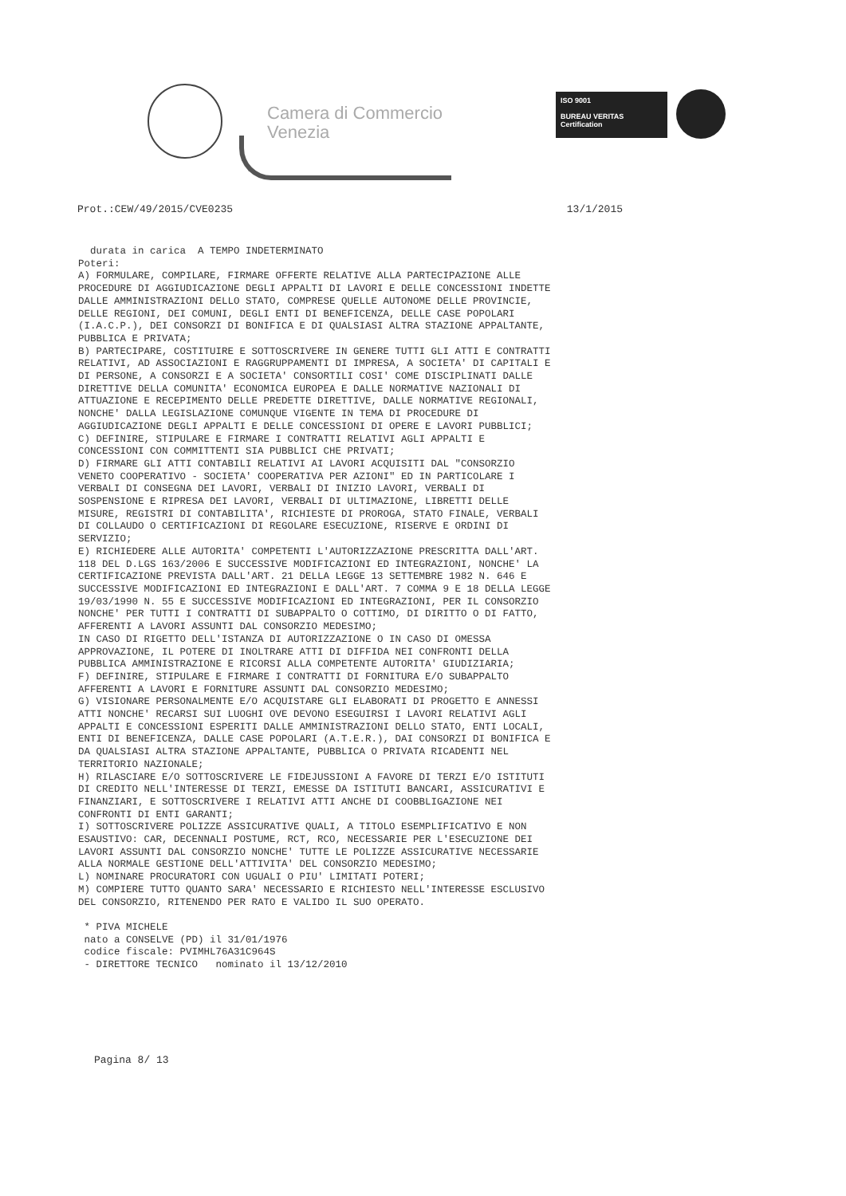Camera di Commercio
Venezia
ISO 9001
BUREAU VERITAS
Certification
Prot.:CEW/49/2015/CVE0235 13/1/2015
durata in carica A TEMPO INDETERMINATO Poteri: A) FORMULARE, COMPILARE, FIRMARE OFFERTE RELATIVE ALLA PARTECIPAZIONE ALLE PROCEDURE DI AGGIUDICAZIONE DEGLI APPALTI DI LAVORI E DELLE CONCESSIONI INDETTE DALLE AMMINISTRAZIONI DELLO STATO, COMPRESE QUELLE AUTONOME DELLE PROVINCIE, DELLE REGIONI, DEI COMUNI, DEGLI ENTI DI BENEFICENZA, DELLE CASE POPOLARI (I.A.C.P.), DEI CONSORZI DI BONIFICA E DI QUALSIASI ALTRA STAZIONE APPALTANTE, PUBBLICA E PRIVATA; B) PARTECIPARE, COSTITUIRE E SOTTOSCRIVERE IN GENERE TUTTI GLI ATTI E CONTRATTI RELATIVI, AD ASSOCIAZIONI E RAGGRUPPAMENTI DI IMPRESA, A SOCIETA' DI CAPITALI E DI PERSONE, A CONSORZI E A SOCIETA' CONSORTILI COSI' COME DISCIPLINATI DALLE DIRETTIVE DELLA COMUNITA' ECONOMICA EUROPEA E DALLE NORMATIVE NAZIONALI DI ATTUAZIONE E RECEPIMENTO DELLE PREDETTE DIRETTIVE, DALLE NORMATIVE REGIONALI, NONCHE' DALLA LEGISLAZIONE COMUNQUE VIGENTE IN TEMA DI PROCEDURE DI AGGIUDICAZIONE DEGLI APPALTI E DELLE CONCESSIONI DI OPERE E LAVORI PUBBLICI; C) DEFINIRE, STIPULARE E FIRMARE I CONTRATTI RELATIVI AGLI APPALTI E CONCESSIONI CON COMMITTENTI SIA PUBBLICI CHE PRIVATI; D) FIRMARE GLI ATTI CONTABILI RELATIVI AI LAVORI ACQUISITI DAL "CONSORZIO VENETO COOPERATIVO - SOCIETA' COOPERATIVA PER AZIONI" ED IN PARTICOLARE I VERBALI DI CONSEGNA DEI LAVORI, VERBALI DI INIZIO LAVORI, VERBALI DI SOSPENSIONE E RIPRESA DEI LAVORI, VERBALI DI ULTIMAZIONE, LIBRETTI DELLE MISURE, REGISTRI DI CONTABILITA', RICHIESTE DI PROROGA, STATO FINALE, VERBALI DI COLLAUDO O CERTIFICAZIONI DI REGOLARE ESECUZIONE, RISERVE E ORDINI DI SERVIZIO; E) RICHIEDERE ALLE AUTORITA' COMPETENTI L'AUTORIZZAZIONE PRESCRITTA DALL'ART. 118 DEL D.LGS 163/2006 E SUCCESSIVE MODIFICAZIONI ED INTEGRAZIONI, NONCHE' LA CERTIFICAZIONE PREVISTA DALL'ART. 21 DELLA LEGGE 13 SETTEMBRE 1982 N. 646 E SUCCESSIVE MODIFICAZIONI ED INTEGRAZIONI E DALL'ART. 7 COMMA 9 E 18 DELLA LEGGE 19/03/1990 N. 55 E SUCCESSIVE MODIFICAZIONI ED INTEGRAZIONI, PER IL CONSORZIO NONCHE' PER TUTTI I CONTRATTI DI SUBAPPALTO O COTTIMO, DI DIRITTO O DI FATTO, AFFERENTI A LAVORI ASSUNTI DAL CONSORZIO MEDESIMO; IN CASO DI RIGETTO DELL'ISTANZA DI AUTORIZZAZIONE O IN CASO DI OMESSA APPROVAZIONE, IL POTERE DI INOLTRARE ATTI DI DIFFIDA NEI CONFRONTI DELLA PUBBLICA AMMINISTRAZIONE E RICORSI ALLA COMPETENTE AUTORITA' GIUDIZIARIA; F) DEFINIRE, STIPULARE E FIRMARE I CONTRATTI DI FORNITURA E/O SUBAPPALTO AFFERENTI A LAVORI E FORNITURE ASSUNTI DAL CONSORZIO MEDESIMO; G) VISIONARE PERSONALMENTE E/O ACQUISTARE GLI ELABORATI DI PROGETTO E ANNESSI ATTI NONCHE' RECARSI SUI LUOGHI OVE DEVONO ESEGUIRSI I LAVORI RELATIVI AGLI APPALTI E CONCESSIONI ESPERITI DALLE AMMINISTRAZIONI DELLO STATO, ENTI LOCALI, ENTI DI BENEFICENZA, DALLE CASE POPOLARI (A.T.E.R.), DAI CONSORZI DI BONIFICA E DA QUALSIASI ALTRA STAZIONE APPALTANTE, PUBBLICA O PRIVATA RICADENTI NEL TERRITORIO NAZIONALE; H) RILASCIARE E/O SOTTOSCRIVERE LE FIDEJUSSIONI A FAVORE DI TERZI E/O ISTITUTI DI CREDITO NELL'INTERESSE DI TERZI, EMESSE DA ISTITUTI BANCARI, ASSICURATIVI E FINANZIARI, E SOTTOSCRIVERE I RELATIVI ATTI ANCHE DI COOBBLIGAZIONE NEI CONFRONTI DI ENTI GARANTI; I) SOTTOSCRIVERE POLIZZE ASSICURATIVE QUALI, A TITOLO ESEMPLIFICATIVO E NON ESAUSTIVO: CAR, DECENNALI POSTUME, RCT, RCO, NECESSARIE PER L'ESECUZIONE DEI LAVORI ASSUNTI DAL CONSORZIO NONCHE' TUTTE LE POLIZZE ASSICURATIVE NECESSARIE ALLA NORMALE GESTIONE DELL'ATTIVITA' DEL CONSORZIO MEDESIMO; L) NOMINARE PROCURATORI CON UGUALI O PIU' LIMITATI POTERI; M) COMPIERE TUTTO QUANTO SARA' NECESSARIO E RICHIESTO NELL'INTERESSE ESCLUSIVO DEL CONSORZIO, RITENENDO PER RATO E VALIDO IL SUO OPERATO. * PIVA MICHELE nato a CONSELVE (PD) il 31/01/1976 codice fiscale: PVIMHL76A31C964S - DIRETTORE TECNICO nominato il 13/12/2010
Pagina 8/ 13